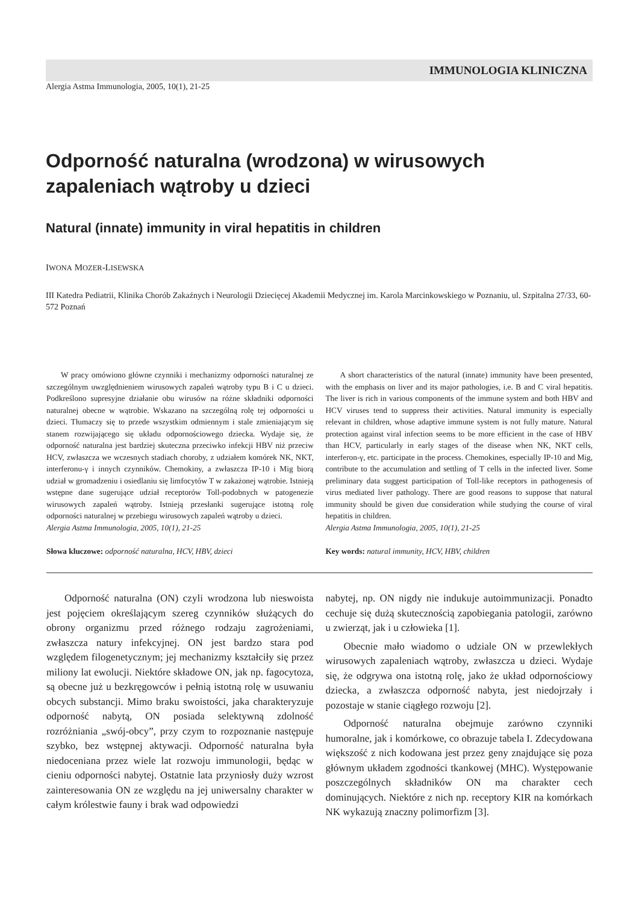IMMUNOLOGIA KLINICZNA
Alergia Astma Immunologia, 2005, 10(1), 21-25
Odporność naturalna (wrodzona) w wirusowych zapaleniach wątroby u dzieci
Natural (innate) immunity in viral hepatitis in children
IWONA MOZER-LISEWSKA
III Katedra Pediatrii, Klinika Chorób Zakaźnych i Neurologii Dziecięcej Akademii Medycznej im. Karola Marcinkowskiego w Poznaniu, ul. Szpitalna 27/33, 60-572 Poznań
W pracy omówiono główne czynniki i mechanizmy odporności naturalnej ze szczególnym uwzględnieniem wirusowych zapaleń wątroby typu B i C u dzieci. Podkreślono supresyjne działanie obu wirusów na różne składniki odporności naturalnej obecne w wątrobie. Wskazano na szczególną rolę tej odporności u dzieci. Tłumaczy się to przede wszystkim odmiennym i stale zmieniającym się stanem rozwijającego się układu odpornościowego dziecka. Wydaje się, że odporność naturalna jest bardziej skuteczna przeciwko infekcji HBV niż przeciw HCV, zwłaszcza we wczesnych stadiach choroby, z udziałem komórek NK, NKT, interferonu-γ i innych czynników. Chemokiny, a zwłaszcza IP-10 i Mig biorą udział w gromadzeniu i osiedlaniu się limfocytów T w zakażonej wątrobie. Istnieją wstępne dane sugerujące udział receptorów Toll-podobnych w patogenezie wirusowych zapaleń wątroby. Istnieją przesłanki sugerujące istotną rolę odporności naturalnej w przebiegu wirusowych zapaleń wątroby u dzieci.
Alergia Astma Immunologia, 2005, 10(1), 21-25
Słowa kluczowe: odporność naturalna, HCV, HBV, dzieci
A short characteristics of the natural (innate) immunity have been presented, with the emphasis on liver and its major pathologies, i.e. B and C viral hepatitis. The liver is rich in various components of the immune system and both HBV and HCV viruses tend to suppress their activities. Natural immunity is especially relevant in children, whose adaptive immune system is not fully mature. Natural protection against viral infection seems to be more efficient in the case of HBV than HCV, particularly in early stages of the disease when NK, NKT cells, interferon-γ, etc. participate in the process. Chemokines, especially IP-10 and Mig, contribute to the accumulation and settling of T cells in the infected liver. Some preliminary data suggest participation of Toll-like receptors in pathogenesis of virus mediated liver pathology. There are good reasons to suppose that natural immunity should be given due consideration while studying the course of viral hepatitis in children.
Alergia Astma Immunologia, 2005, 10(1), 21-25
Key words: natural immunity, HCV, HBV, children
Odporność naturalna (ON) czyli wrodzona lub nieswoista jest pojęciem określającym szereg czynników służących do obrony organizmu przed różnego rodzaju zagrożeniami, zwłaszcza natury infekcyjnej. ON jest bardzo stara pod względem filogenetycznym; jej mechanizmy kształciły się przez miliony lat ewolucji. Niektóre składowe ON, jak np. fagocytoza, są obecne już u bezkręgowców i pełnią istotną rolę w usuwaniu obcych substancji. Mimo braku swoistości, jaka charakteryzuje odporność nabytą, ON posiada selektywną zdolność rozróżniania „swój-obcy”, przy czym to rozpoznanie następuje szybko, bez wstępnej aktywacji. Odporność naturalna była niedoceniana przez wiele lat rozwoju immunologii, będąc w cieniu odporności nabytej. Ostatnie lata przyniosły duży wzrost zainteresowania ON ze względu na jej uniwersalny charakter w całym królestwie fauny i brak wad odpowiedzi
nabytej, np. ON nigdy nie indukuje autoimmunizacji. Ponadto cechuje się dużą skutecznością zapobiegania patologii, zarówno u zwierząt, jak i u człowieka [1].
Obecnie mało wiadomo o udziale ON w przewlekłych wirusowych zapaleniach wątroby, zwłaszcza u dzieci. Wydaje się, że odgrywa ona istotną rolę, jako że układ odpornościowy dziecka, a zwłaszcza odporność nabyta, jest niedojrzały i pozostaje w stanie ciągłego rozwoju [2].
Odporność naturalna obejmuje zarówno czynniki humoralne, jak i komórkowe, co obrazuje tabela I. Zdecydowana większość z nich kodowana jest przez geny znajdujące się poza głównym układem zgodności tkankowej (MHC). Występowanie poszczególnych składników ON ma charakter cech dominujących. Niektóre z nich np. receptory KIR na komórkach NK wykazują znaczny polimorfizm [3].